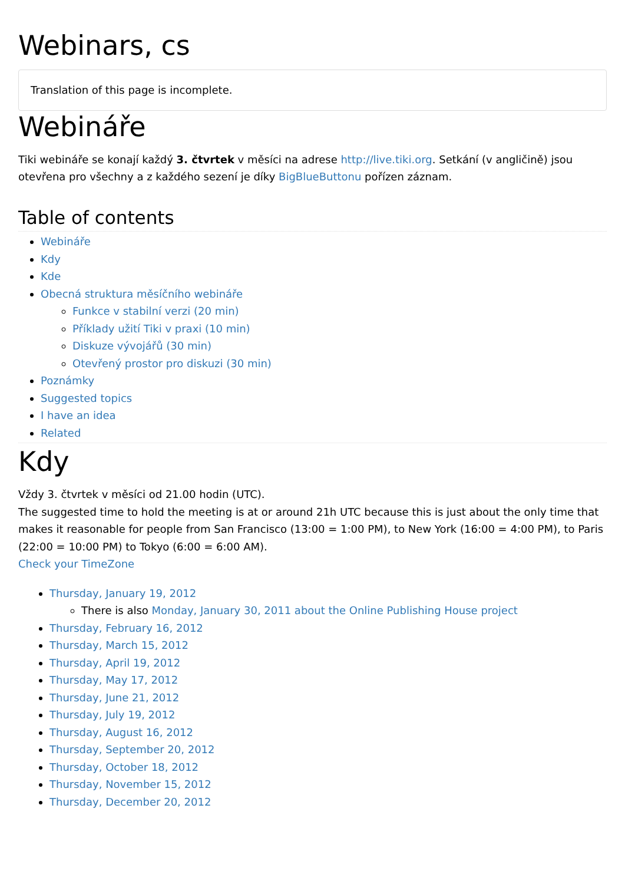Webinars, cs
Translation of this page is incomplete.
Webináře
Tiki webináře se konají každý 3. čtvrtek v měsíci na adrese http://live.tiki.org. Setkání (v angličině) jsou otevřena pro všechny a z každého sezení je díky BigBlueButtonu pořízen záznam.
Table of contents
Webináře
Kdy
Kde
Obecná struktura měsíčního webináře
Funkce v stabilní verzi (20 min)
Příklady užití Tiki v praxi (10 min)
Diskuze vývojářů (30 min)
Otevřený prostor pro diskuzi (30 min)
Poznámky
Suggested topics
I have an idea
Related
Kdy
Vždy 3. čtvrtek v měsíci od 21.00 hodin (UTC).
The suggested time to hold the meeting is at or around 21h UTC because this is just about the only time that makes it reasonable for people from San Francisco (13:00 = 1:00 PM), to New York (16:00 = 4:00 PM), to Paris (22:00 = 10:00 PM) to Tokyo (6:00 = 6:00 AM).
Check your TimeZone
Thursday, January 19, 2012
There is also Monday, January 30, 2011 about the Online Publishing House project
Thursday, February 16, 2012
Thursday, March 15, 2012
Thursday, April 19, 2012
Thursday, May 17, 2012
Thursday, June 21, 2012
Thursday, July 19, 2012
Thursday, August 16, 2012
Thursday, September 20, 2012
Thursday, October 18, 2012
Thursday, November 15, 2012
Thursday, December 20, 2012